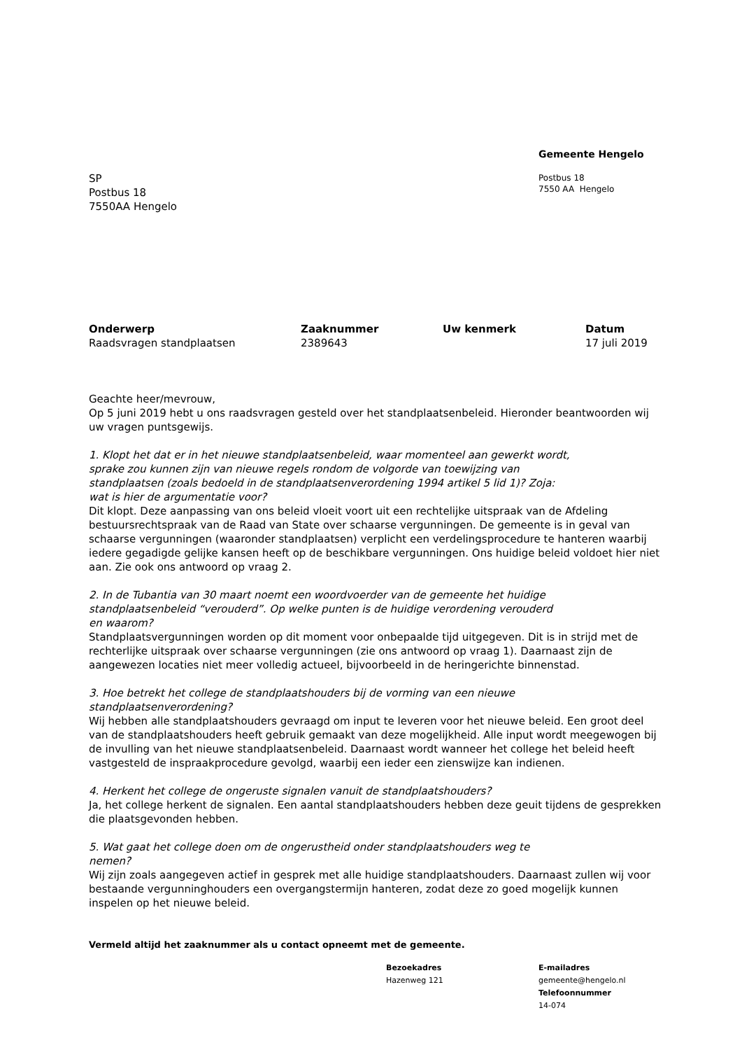Gemeente Hengelo
Postbus 18
7550 AA Hengelo
SP
Postbus 18
7550AA Hengelo
Onderwerp
Raadsvragen standplaatsen
Zaaknummer
2389643
Uw kenmerk
Datum
17 juli 2019
Geachte heer/mevrouw,
Op 5 juni 2019 hebt u ons raadsvragen gesteld over het standplaatsenbeleid. Hieronder beantwoorden wij uw vragen puntsgewijs.
1. Klopt het dat er in het nieuwe standplaatsenbeleid, waar momenteel aan gewerkt wordt,
sprake zou kunnen zijn van nieuwe regels rondom de volgorde van toewijzing van
standplaatsen (zoals bedoeld in de standplaatsenverordening 1994 artikel 5 lid 1)? Zoja:
wat is hier de argumentatie voor?
Dit klopt. Deze aanpassing van ons beleid vloeit voort uit een rechtelijke uitspraak van de Afdeling bestuursrechtspraak van de Raad van State over schaarse vergunningen. De gemeente is in geval van schaarse vergunningen (waaronder standplaatsen) verplicht een verdelingsprocedure te hanteren waarbij iedere gegadigde gelijke kansen heeft op de beschikbare vergunningen. Ons huidige beleid voldoet hier niet aan. Zie ook ons antwoord op vraag 2.
2. In de Tubantia van 30 maart noemt een woordvoerder van de gemeente het huidige
standplaatsenbeleid “verouderd”. Op welke punten is de huidige verordening verouderd
en waarom?
Standplaatsvergunningen worden op dit moment voor onbepaalde tijd uitgegeven. Dit is in strijd met de rechterlijke uitspraak over schaarse vergunningen (zie ons antwoord op vraag 1). Daarnaast zijn de aangewezen locaties niet meer volledig actueel, bijvoorbeeld in de heringerichte binnenstad.
3. Hoe betrekt het college de standplaatshouders bij de vorming van een nieuwe
standplaatsenverordening?
Wij hebben alle standplaatshouders gevraagd om input te leveren voor het nieuwe beleid. Een groot deel van de standplaatshouders heeft gebruik gemaakt van deze mogelijkheid. Alle input wordt meegewogen bij de invulling van het nieuwe standplaatsenbeleid. Daarnaast wordt wanneer het college het beleid heeft vastgesteld de inspraakprocedure gevolgd, waarbij een ieder een zienswijze kan indienen.
4. Herkent het college de ongeruste signalen vanuit de standplaatshouders?
Ja, het college herkent de signalen. Een aantal standplaatshouders hebben deze geuit tijdens de gesprekken die plaatsgevonden hebben.
5. Wat gaat het college doen om de ongerustheid onder standplaatshouders weg te
nemen?
Wij zijn zoals aangegeven actief in gesprek met alle huidige standplaatshouders. Daarnaast zullen wij voor bestaande vergunninghouders een overgangstermijn hanteren, zodat deze zo goed mogelijk kunnen inspelen op het nieuwe beleid.
Vermeld altijd het zaaknummer als u contact opneemt met de gemeente.
Bezoekadres
Hazenweg 121
E-mailadres
gemeente@hengelo.nl
Telefoonnummer
14-074